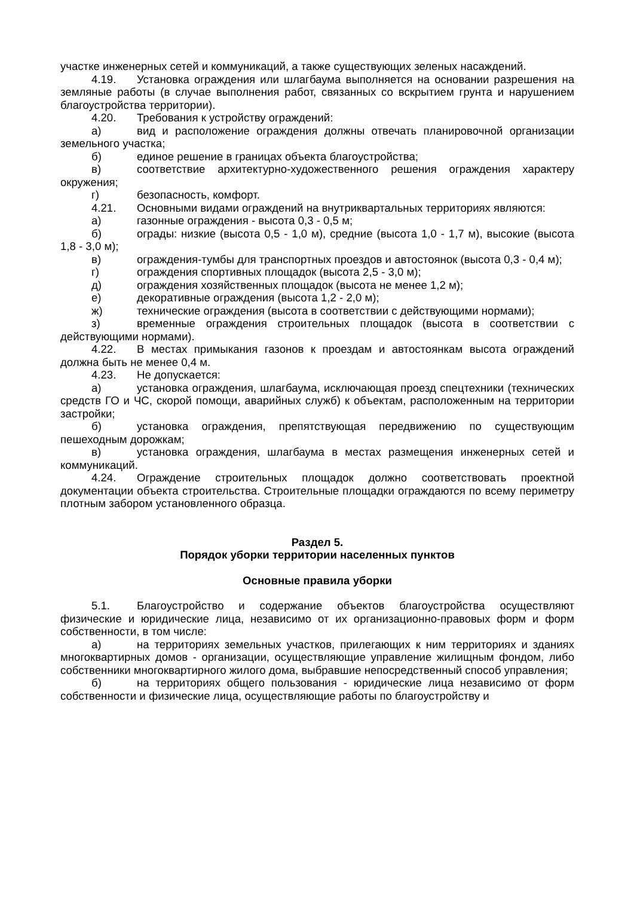участке инженерных сетей и коммуникаций, а также существующих зеленых насаждений.
4.19. Установка ограждения или шлагбаума выполняется на основании разрешения на земляные работы (в случае выполнения работ, связанных со вскрытием грунта и нарушением благоустройства территории).
4.20. Требования к устройству ограждений:
а) вид и расположение ограждения должны отвечать планировочной организации земельного участка;
б) единое решение в границах объекта благоустройства;
в) соответствие архитектурно-художественного решения ограждения характеру окружения;
г) безопасность, комфорт.
4.21. Основными видами ограждений на внутриквартальных территориях являются:
а) газонные ограждения - высота 0,3 - 0,5 м;
б) ограды: низкие (высота 0,5 - 1,0 м), средние (высота 1,0 - 1,7 м), высокие (высота 1,8 - 3,0 м);
в) ограждения-тумбы для транспортных проездов и автостоянок (высота 0,3 - 0,4 м);
г) ограждения спортивных площадок (высота 2,5 - 3,0 м);
д) ограждения хозяйственных площадок (высота не менее 1,2 м);
е) декоративные ограждения (высота 1,2 - 2,0 м);
ж) технические ограждения (высота в соответствии с действующими нормами);
з) временные ограждения строительных площадок (высота в соответствии с действующими нормами).
4.22. В местах примыкания газонов к проездам и автостоянкам высота ограждений должна быть не менее 0,4 м.
4.23. Не допускается:
а) установка ограждения, шлагбаума, исключающая проезд спецтехники (технических средств ГО и ЧС, скорой помощи, аварийных служб) к объектам, расположенным на территории застройки;
б) установка ограждения, препятствующая передвижению по существующим пешеходным дорожкам;
в) установка ограждения, шлагбаума в местах размещения инженерных сетей и коммуникаций.
4.24. Ограждение строительных площадок должно соответствовать проектной документации объекта строительства. Строительные площадки ограждаются по всему периметру плотным забором установленного образца.
Раздел 5.
Порядок уборки территории населенных пунктов
Основные правила уборки
5.1. Благоустройство и содержание объектов благоустройства осуществляют физические и юридические лица, независимо от их организационно-правовых форм и форм собственности, в том числе:
а) на территориях земельных участков, прилегающих к ним территориях и зданиях многоквартирных домов - организации, осуществляющие управление жилищным фондом, либо собственники многоквартирного жилого дома, выбравшие непосредственный способ управления;
б) на территориях общего пользования - юридические лица независимо от форм собственности и физические лица, осуществляющие работы по благоустройству и